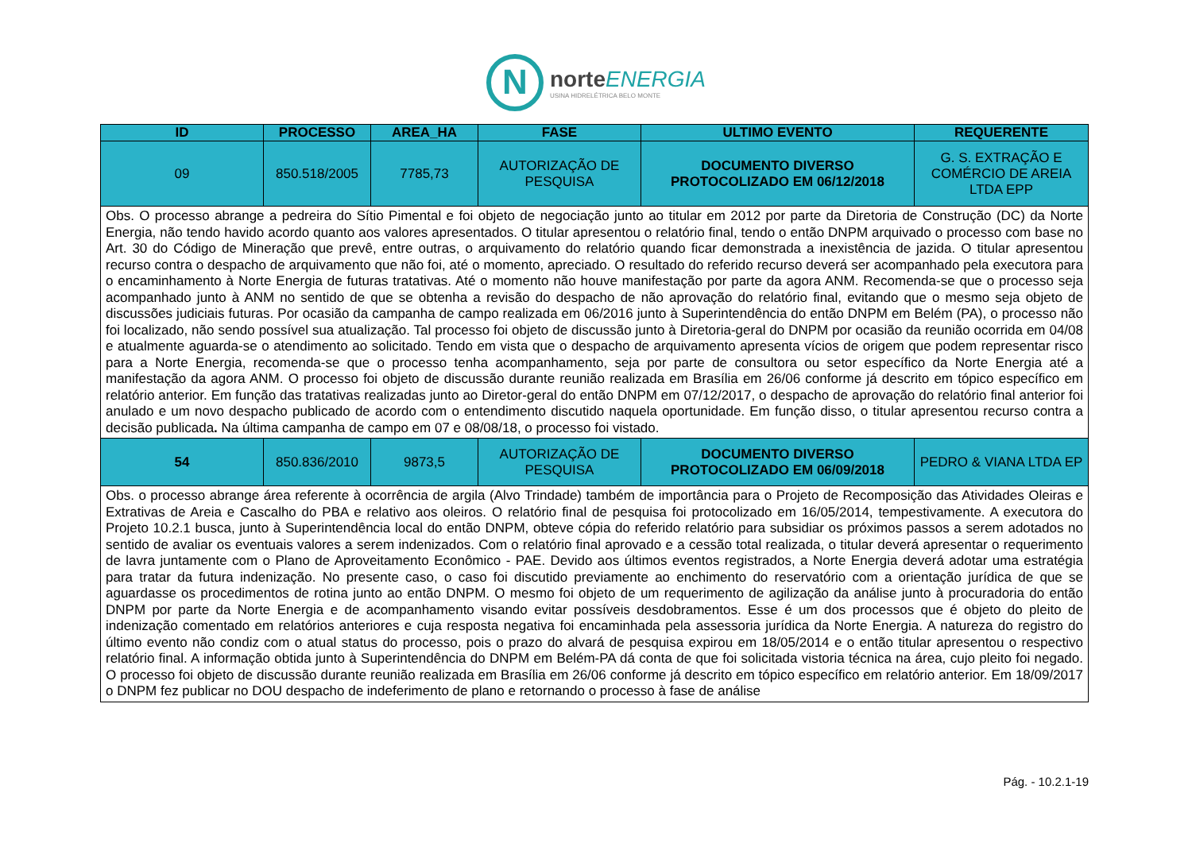N
norteENERGIA
USINA HIDRELÉTRICA BELO MONTE
| ID | PROCESSO | AREA_HA | FASE | ULTIMO EVENTO | REQUERENTE |
| --- | --- | --- | --- | --- | --- |
| 09 | 850.518/2005 | 7785,73 | AUTORIZAÇÃO DE PESQUISA | DOCUMENTO DIVERSO PROTOCOLIZADO EM 06/12/2018 | G. S. EXTRAÇÃO E COMÉRCIO DE AREIA LTDA EPP |
| Obs. O processo abrange a pedreira do Sítio Pimental e foi objeto de negociação junto ao titular em 2012 por parte da Diretoria de Construção (DC) da Norte Energia, não tendo havido acordo quanto aos valores apresentados. O titular apresentou o relatório final, tendo o então DNPM arquivado o processo com base no Art. 30 do Código de Mineração que prevê, entre outras, o arquivamento do relatório quando ficar demonstrada a inexistência de jazida. O titular apresentou recurso contra o despacho de arquivamento que não foi, até o momento, apreciado. O resultado do referido recurso deverá ser acompanhado pela executora para o encaminhamento à Norte Energia de futuras tratativas. Até o momento não houve manifestação por parte da agora ANM. Recomenda-se que o processo seja acompanhado junto à ANM no sentido de que se obtenha a revisão do despacho de não aprovação do relatório final, evitando que o mesmo seja objeto de discussões judiciais futuras. Por ocasião da campanha de campo realizada em 06/2016 junto à Superintendência do então DNPM em Belém (PA), o processo não foi localizado, não sendo possível sua atualização. Tal processo foi objeto de discussão junto à Diretoria-geral do DNPM por ocasião da reunião ocorrida em 04/08 e atualmente aguarda-se o atendimento ao solicitado. Tendo em vista que o despacho de arquivamento apresenta vícios de origem que podem representar risco para a Norte Energia, recomenda-se que o processo tenha acompanhamento, seja por parte de consultora ou setor específico da Norte Energia até a manifestação da agora ANM. O processo foi objeto de discussão durante reunião realizada em Brasília em 26/06 conforme já descrito em tópico específico em relatório anterior. Em função das tratativas realizadas junto ao Diretor-geral do então DNPM em 07/12/2017, o despacho de aprovação do relatório final anterior foi anulado e um novo despacho publicado de acordo com o entendimento discutido naquela oportunidade. Em função disso, o titular apresentou recurso contra a decisão publicada . Na última campanha de campo em 07 e 08/08/18, o processo foi vistado. | | | | | |
| 54 | 850.836/2010 | 9873,5 | AUTORIZAÇÃO DE PESQUISA | DOCUMENTO DIVERSO PROTOCOLIZADO EM 06/09/2018 | PEDRO & VIANA LTDA EP |
| Obs. o processo abrange área referente à ocorrência de argila (Alvo Trindade) também de importância para o Projeto de Recomposição das Atividades Oleiras e Extrativas de Areia e Cascalho do PBA e relativo aos oleiros. O relatório final de pesquisa foi protocolizado em 16/05/2014, tempestivamente. A executora do Projeto 10.2.1 busca, junto à Superintendência local do então DNPM, obteve cópia do referido relatório para subsidiar os próximos passos a serem adotados no sentido de avaliar os eventuais valores a serem indenizados. Com o relatório final aprovado e a cessão total realizada, o titular deverá apresentar o requerimento de lavra juntamente com o Plano de Aproveitamento Econômico - PAE. Devido aos últimos eventos registrados, a Norte Energia deverá adotar uma estratégia para tratar da futura indenização. No presente caso, o caso foi discutido previamente ao enchimento do reservatório com a orientação jurídica de que se aguardasse os procedimentos de rotina junto ao então DNPM. O mesmo foi objeto de um requerimento de agilização da análise junto à procuradoria do então DNPM por parte da Norte Energia e de acompanhamento visando evitar possíveis desdobramentos. Esse é um dos processos que é objeto do pleito de indenização comentado em relatórios anteriores e cuja resposta negativa foi encaminhada pela assessoria jurídica da Norte Energia. A natureza do registro do último evento não condiz com o atual status do processo, pois o prazo do alvará de pesquisa expirou em 18/05/2014 e o então titular apresentou o respectivo relatório final. A informação obtida junto à Superintendência do DNPM em Belém-PA dá conta de que foi solicitada vistoria técnica na área, cujo pleito foi negado. O processo foi objeto de discussão durante reunião realizada em Brasília em 26/06 conforme já descrito em tópico específico em relatório anterior. Em 18/09/2017 o DNPM fez publicar no DOU despacho de indeferimento de plano e retornando o processo à fase de análise | | | | | |
Pág. - 10.2.1-19